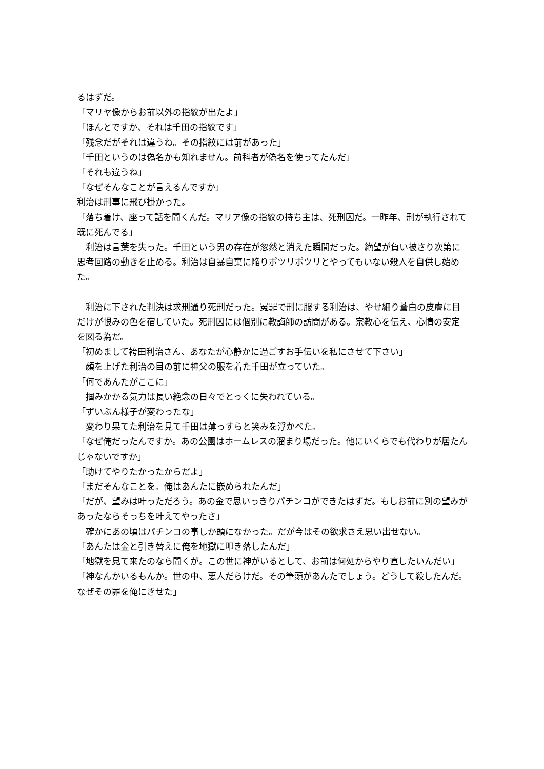るはずだ。
「マリヤ像からお前以外の指紋が出たよ」
「ほんとですか、それは千田の指紋です」
「残念だがそれは違うね。その指紋には前があった」
「千田というのは偽名かも知れません。前科者が偽名を使ってたんだ」
「それも違うね」
「なぜそんなことが言えるんですか」
利治は刑事に飛び掛かった。
「落ち着け、座って話を聞くんだ。マリア像の指紋の持ち主は、死刑囚だ。一昨年、刑が執行されて既に死んでる」
　利治は言葉を失った。千田という男の存在が忽然と消えた瞬間だった。絶望が負い被さり次第に思考回路の動きを止める。利治は自暴自棄に陥りポツリポツリとやってもいない殺人を自供し始めた。
　利治に下された判決は求刑通り死刑だった。冤罪で刑に服する利治は、やせ細り蒼白の皮膚に目だけが恨みの色を宿していた。死刑囚には個別に教誨師の訪問がある。宗教心を伝え、心情の安定を図る為だ。
「初めまして袴田利治さん、あなたが心静かに過ごすお手伝いを私にさせて下さい」
　顔を上げた利治の目の前に神父の服を着た千田が立っていた。
「何であんたがここに」
　掴みかかる気力は長い絶念の日々でとっくに失われている。
「ずいぶん様子が変わったな」
　変わり果てた利治を見て千田は薄っすらと笑みを浮かべた。
「なぜ俺だったんですか。あの公園はホームレスの溜まり場だった。他にいくらでも代わりが居たんじゃないですか」
「助けてやりたかったからだよ」
「まだそんなことを。俺はあんたに嵌められたんだ」
「だが、望みは叶っただろう。あの金で思いっきりパチンコができたはずだ。もしお前に別の望みがあったならそっちを叶えてやったさ」
　確かにあの頃はパチンコの事しか頭になかった。だが今はその欲求さえ思い出せない。
「あんたは金と引き替えに俺を地獄に叩き落したんだ」
「地獄を見て来たのなら聞くが。この世に神がいるとして、お前は何処からやり直したいんだい」
「神なんかいるもんか。世の中、悪人だらけだ。その筆頭があんたでしょう。どうして殺したんだ。なぜその罪を俺にきせた」